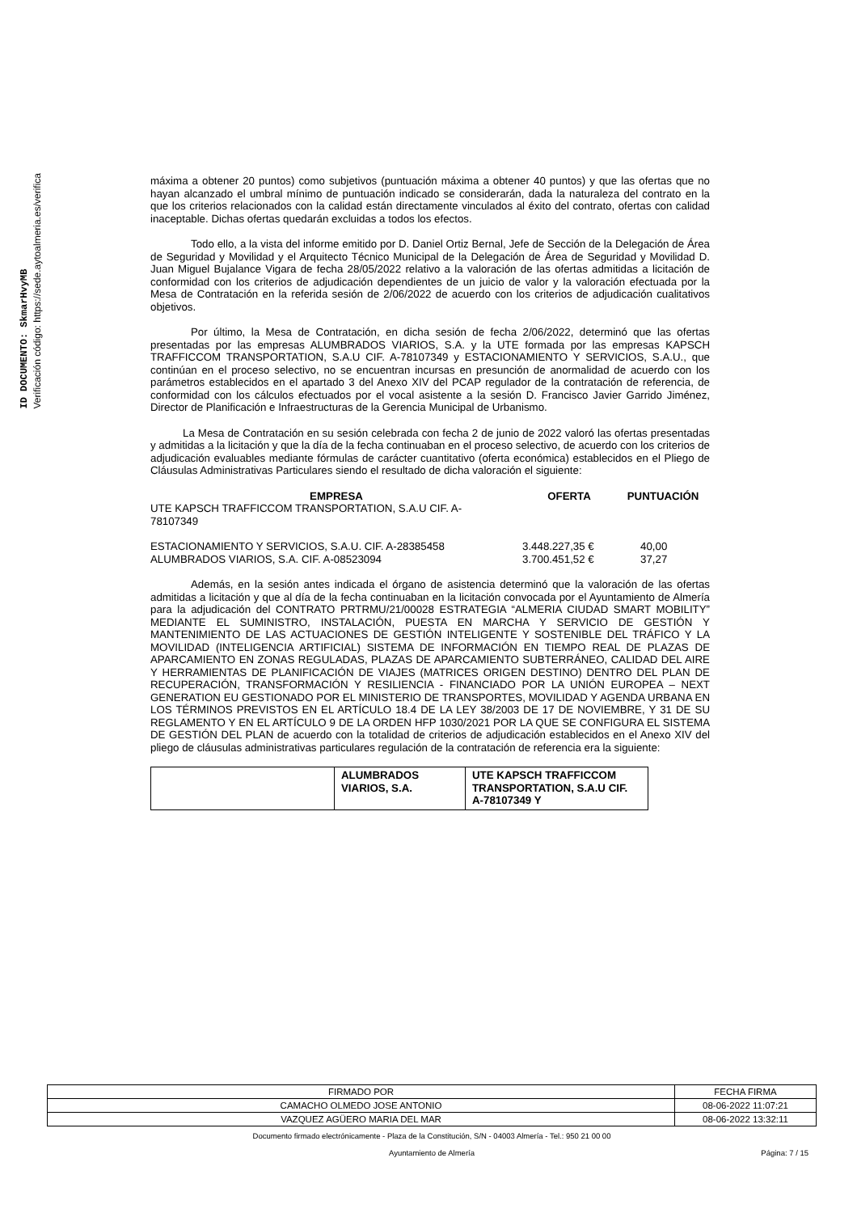ID DOCUMENTO: SkmarHvyMB
Verificación código: https://sede.aytoalmeria.es/verifica
máxima a obtener 20 puntos) como subjetivos (puntuación máxima a obtener 40 puntos) y que las ofertas que no hayan alcanzado el umbral mínimo de puntuación indicado se considerarán, dada la naturaleza del contrato en la que los criterios relacionados con la calidad están directamente vinculados al éxito del contrato, ofertas con calidad inaceptable. Dichas ofertas quedarán excluidas a todos los efectos.
Todo ello, a la vista del informe emitido por D. Daniel Ortiz Bernal, Jefe de Sección de la Delegación de Área de Seguridad y Movilidad y el Arquitecto Técnico Municipal de la Delegación de Área de Seguridad y Movilidad D. Juan Miguel Bujalance Vigara de fecha 28/05/2022 relativo a la valoración de las ofertas admitidas a licitación de conformidad con los criterios de adjudicación dependientes de un juicio de valor y la valoración efectuada por la Mesa de Contratación en la referida sesión de 2/06/2022 de acuerdo con los criterios de adjudicación cualitativos objetivos.
Por último, la Mesa de Contratación, en dicha sesión de fecha 2/06/2022, determinó que las ofertas presentadas por las empresas ALUMBRADOS VIARIOS, S.A. y la UTE formada por las empresas KAPSCH TRAFFICCOM TRANSPORTATION, S.A.U CIF. A-78107349 y ESTACIONAMIENTO Y SERVICIOS, S.A.U., que continúan en el proceso selectivo, no se encuentran incursas en presunción de anormalidad de acuerdo con los parámetros establecidos en el apartado 3 del Anexo XIV del PCAP regulador de la contratación de referencia, de conformidad con los cálculos efectuados por el vocal asistente a la sesión D. Francisco Javier Garrido Jiménez, Director de Planificación e Infraestructuras de la Gerencia Municipal de Urbanismo.
La Mesa de Contratación en su sesión celebrada con fecha 2 de junio de 2022 valoró las ofertas presentadas y admitidas a la licitación y que la día de la fecha continuaban en el proceso selectivo, de acuerdo con los criterios de adjudicación evaluables mediante fórmulas de carácter cuantitativo (oferta económica) establecidos en el Pliego de Cláusulas Administrativas Particulares siendo el resultado de dicha valoración el siguiente:
| EMPRESA | OFERTA | PUNTUACIÓN |
| --- | --- | --- |
| UTE KAPSCH TRAFFICCOM TRANSPORTATION, S.A.U CIF. A- 78107349 | | |
| ESTACIONAMIENTO Y SERVICIOS, S.A.U. CIF. A-28385458 | 3.448.227,35 € | 40,00 |
| ALUMBRADOS VIARIOS, S.A. CIF. A-08523094 | 3.700.451,52 € | 37,27 |
Además, en la sesión antes indicada el órgano de asistencia determinó que la valoración de las ofertas admitidas a licitación y que al día de la fecha continuaban en la licitación convocada por el Ayuntamiento de Almería para la adjudicación del CONTRATO PRTRMU/21/00028 ESTRATEGIA “ALMERIA CIUDAD SMART MOBILITY” MEDIANTE EL SUMINISTRO, INSTALACIÓN, PUESTA EN MARCHA Y SERVICIO DE GESTIÓN Y MANTENIMIENTO DE LAS ACTUACIONES DE GESTIÓN INTELIGENTE Y SOSTENIBLE DEL TRÁFICO Y LA MOVILIDAD (INTELIGENCIA ARTIFICIAL) SISTEMA DE INFORMACIÓN EN TIEMPO REAL DE PLAZAS DE APARCAMIENTO EN ZONAS REGULADAS, PLAZAS DE APARCAMIENTO SUBTERRÁNEO, CALIDAD DEL AIRE Y HERRAMIENTAS DE PLANIFICACIÓN DE VIAJES (MATRICES ORIGEN DESTINO) DENTRO DEL PLAN DE RECUPERACIÓN, TRANSFORMACIÓN Y RESILIENCIA - FINANCIADO POR LA UNIÓN EUROPEA – NEXT GENERATION EU GESTIONADO POR EL MINISTERIO DE TRANSPORTES, MOVILIDAD Y AGENDA URBANA EN LOS TÉRMINOS PREVISTOS EN EL ARTÍCULO 18.4 DE LA LEY 38/2003 DE 17 DE NOVIEMBRE, Y 31 DE SU REGLAMENTO Y EN EL ARTÍCULO 9 DE LA ORDEN HFP 1030/2021 POR LA QUE SE CONFIGURA EL SISTEMA DE GESTIÓN DEL PLAN de acuerdo con la totalidad de criterios de adjudicación establecidos en el Anexo XIV del pliego de cláusulas administrativas particulares regulación de la contratación de referencia era la siguiente:
| | ALUMBRADOS VIARIOS, S.A. | UTE KAPSCH TRAFFICCOM TRANSPORTATION, S.A.U CIF. A-78107349 Y |
| FIRMADO POR | FECHA FIRMA |
| CAMACHO OLMEDO JOSE ANTONIO | 08-06-2022 11:07:21 |
| VAZQUEZ AGÜERO MARIA DEL MAR | 08-06-2022 13:32:11 |
Documento firmado electrónicamente - Plaza de la Constitución, S/N - 04003 Almería - Tel.: 950 21 00 00
Ayuntamiento de Almería Página: 7 / 15